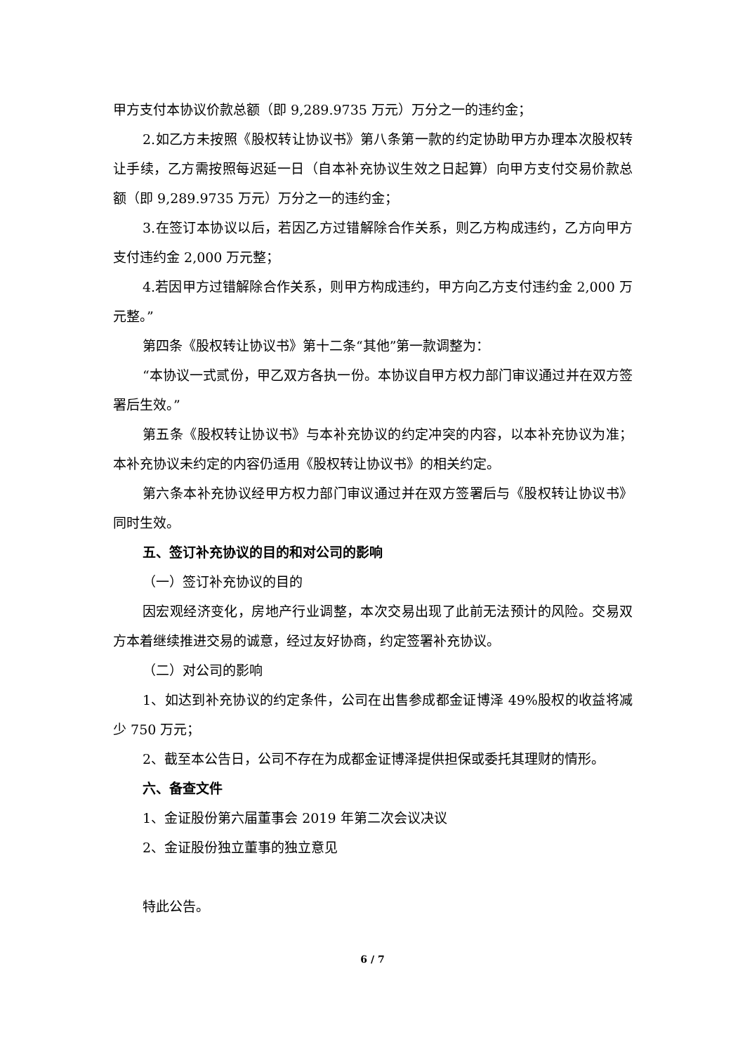甲方支付本协议价款总额（即 9,289.9735 万元）万分之一的违约金；
2.如乙方未按照《股权转让协议书》第八条第一款的约定协助甲方办理本次股权转让手续，乙方需按照每迟延一日（自本补充协议生效之日起算）向甲方支付交易价款总额（即 9,289.9735 万元）万分之一的违约金；
3.在签订本协议以后，若因乙方过错解除合作关系，则乙方构成违约，乙方向甲方支付违约金 2,000 万元整；
4.若因甲方过错解除合作关系，则甲方构成违约，甲方向乙方支付违约金 2,000 万元整。”
第四条《股权转让协议书》第十二条“其他”第一款调整为：
“本协议一式贰份，甲乙双方各执一份。本协议自甲方权力部门审议通过并在双方签署后生效。”
第五条《股权转让协议书》与本补充协议的约定冲突的内容，以本补充协议为准；本补充协议未约定的内容仍适用《股权转让协议书》的相关约定。
第六条本补充协议经甲方权力部门审议通过并在双方签署后与《股权转让协议书》同时生效。
五、签订补充协议的目的和对公司的影响
（一）签订补充协议的目的
因宏观经济变化，房地产行业调整，本次交易出现了此前无法预计的风险。交易双方本着继续推进交易的诚意，经过友好协商，约定签署补充协议。
（二）对公司的影响
1、如达到补充协议的约定条件，公司在出售参成都金证博泽 49%股权的收益将减少 750 万元；
2、截至本公告日，公司不存在为成都金证博泽提供担保或委托其理财的情形。
六、备查文件
1、金证股份第六届董事会 2019 年第二次会议决议
2、金证股份独立董事的独立意见
特此公告。
6 / 7